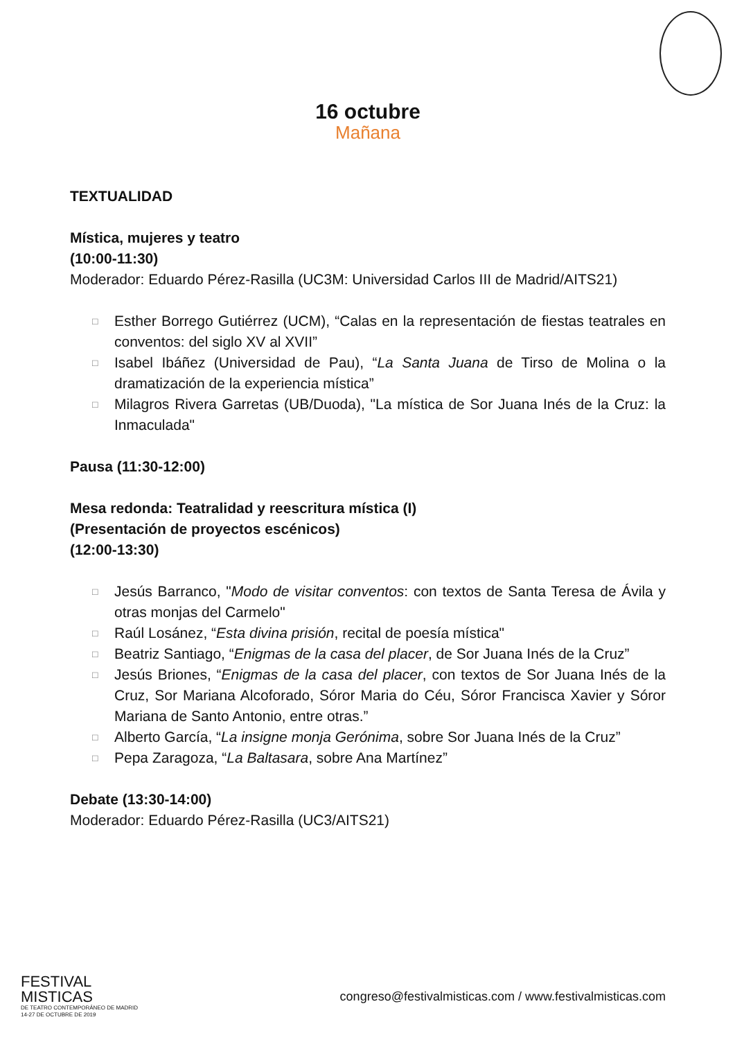16 octubre
Mañana
TEXTUALIDAD
Mística, mujeres y teatro
(10:00-11:30)
Moderador: Eduardo Pérez-Rasilla (UC3M: Universidad Carlos III de Madrid/AITS21)
□ Esther Borrego Gutiérrez (UCM), “Calas en la representación de fiestas teatrales en conventos: del siglo XV al XVII”
□ Isabel Ibáñez (Universidad de Pau), “La Santa Juana de Tirso de Molina o la dramatización de la experiencia mística”
□ Milagros Rivera Garretas (UB/Duoda), "La mística de Sor Juana Inés de la Cruz: la Inmaculada"
Pausa (11:30-12:00)
Mesa redonda: Teatralidad y reescritura mística (I)
(Presentación de proyectos escénicos)
(12:00-13:30)
□ Jesús Barranco, "Modo de visitar conventos: con textos de Santa Teresa de Ávila y otras monjas del Carmelo"
□ Raúl Losánez, “Esta divina prisión, recital de poesía mística"
□ Beatriz Santiago, “Enigmas de la casa del placer, de Sor Juana Inés de la Cruz”
□ Jesús Briones, “Enigmas de la casa del placer, con textos de Sor Juana Inés de la Cruz, Sor Mariana Alcoforado, Sóror Maria do Céu, Sóror Francisca Xavier y Sóror Mariana de Santo Antonio, entre otras.”
□ Alberto García, “La insigne monja Gerónima, sobre Sor Juana Inés de la Cruz”
□ Pepa Zaragoza, “La Baltasara, sobre Ana Martínez”
Debate (13:30-14:00)
Moderador: Eduardo Pérez-Rasilla (UC3/AITS21)
FESTIVAL
MISTICAS
DE TEATRO CONTEMPORÁNEO DE MADRID
14-27 DE OCTUBRE DE 2019
congreso@festivalmisticas.com / www.festivalmisticas.com